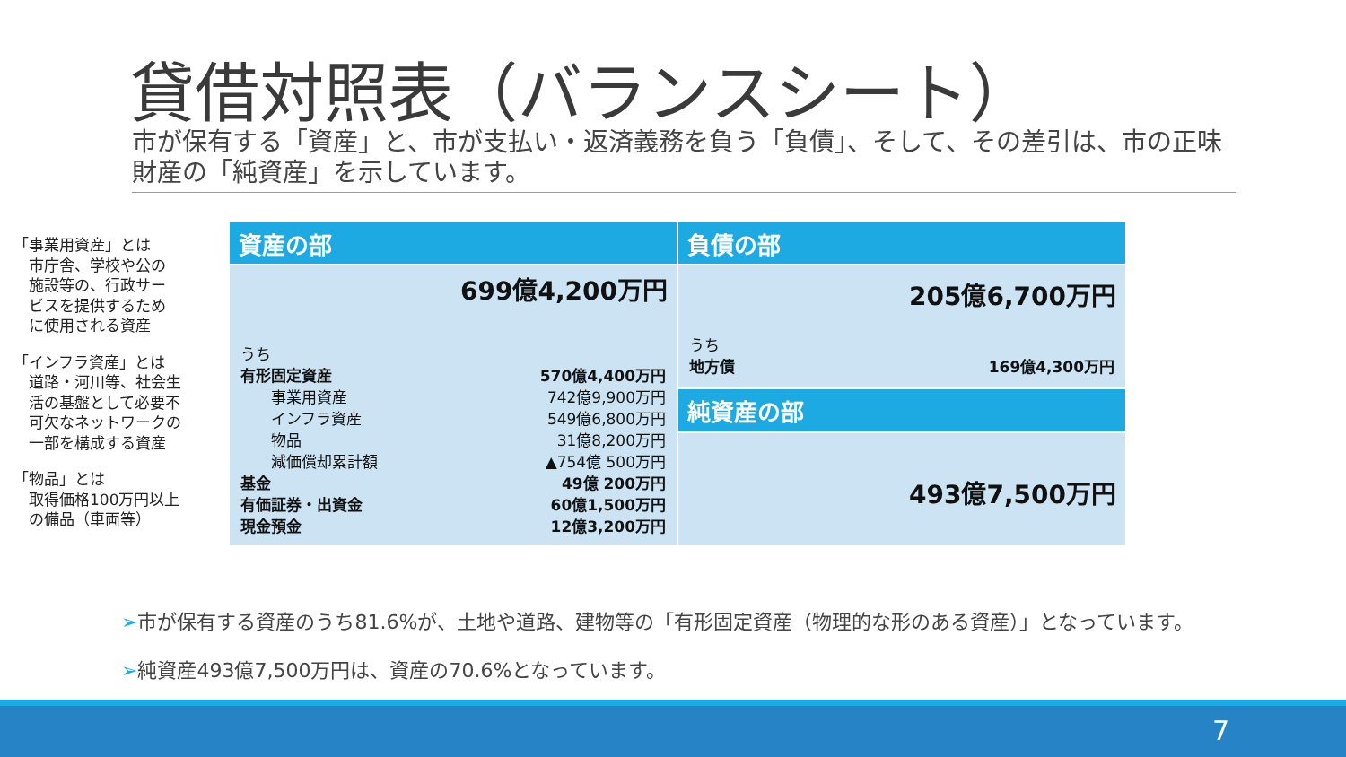貸借対照表（バランスシート）
市が保有する「資産」と、市が支払い・返済義務を負う「負債」、そして、その差引は、市の正味財産の「純資産」を示しています。
「事業用資産」とは
　市庁舎、学校や公の
　施設等の、行政サー
　ビスを提供するため
　に使用される資産
「インフラ資産」とは
　道路・河川等、社会生
　活の基盤として必要不
　可欠なネットワークの
　一部を構成する資産
「物品」とは
　取得価格100万円以上
　の備品（車両等）
| 資産の部 | 負債の部 |
| 699億4,200万円 / うち / / / 有形固定資産 / 570億4,400万円 / / 事業用資産 / 742億9,900万円 / / インフラ資産 / 549億6,800万円 / / 物品 / 31億8,200万円 / / 減価償却累計額 / ▲754億 500万円 / / 基金 / 49億 200万円 / / 有価証券・出資金 / 60億1,500万円 / / 現金預金 / 12億3,200万円 / | 205億6,700万円 / うち / / / 地方債 / 169億4,300万円 / |
| | 純資産の部 |
| | 493億7,500万円 |
➢市が保有する資産のうち81.6%が、土地や道路、建物等の「有形固定資産（物理的な形のある資産）」となっています。
➢純資産493億7,500万円は、資産の70.6%となっています。
7